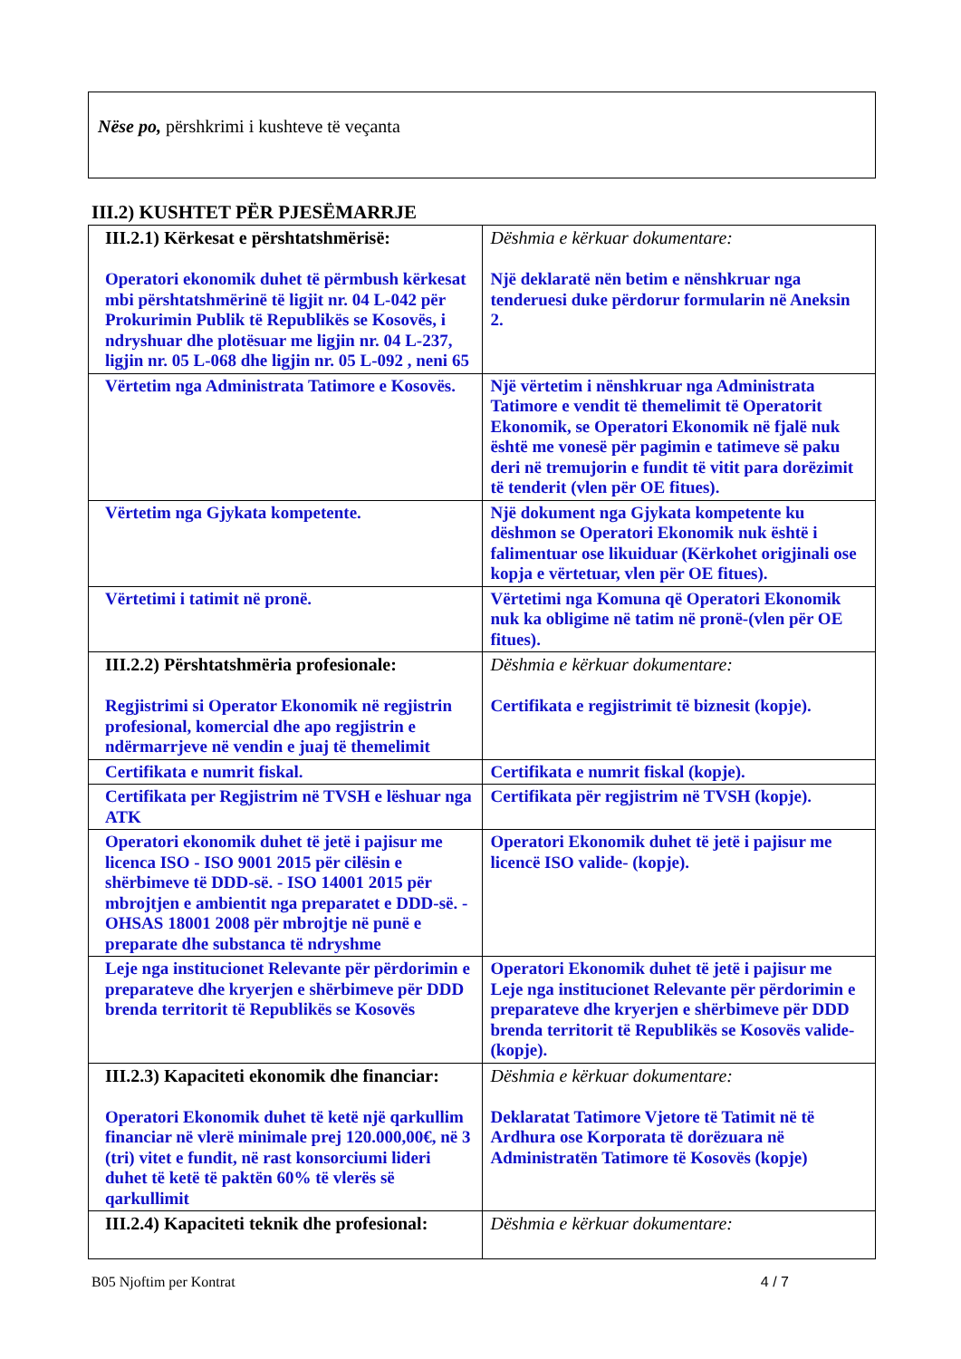Nëse po, përshkrimi i kushteve të veçanta
III.2) KUSHTET PËR PJESËMARRJE
| III.2.1) Kërkesat e përshtatshmërisë: Operatori ekonomik duhet të përmbush kërkesat mbi përshtatshmërinë të ligjit nr. 04 L-042 për Prokurimin Publik të Republikës se Kosovës, i ndryshuar dhe plotësuar me ligjin nr. 04 L-237, ligjin nr. 05 L-068 dhe ligjin nr. 05 L-092 , neni 65 | Dëshmia e kërkuar dokumentare: Një deklaratë nën betim e nënshkruar nga tenderuesi duke përdorur formularin në Aneksin 2. |
| Vërtetim nga Administrata Tatimore e Kosovës. | Një vërtetim i nënshkruar nga Administrata Tatimore e vendit të themelimit të Operatorit Ekonomik, se Operatori Ekonomik në fjalë nuk është me vonesë për pagimin e tatimeve së paku deri në tremujorin e fundit të vitit para dorëzimit të tenderit (vlen për OE fitues). |
| Vërtetim nga Gjykata kompetente. | Një dokument nga Gjykata kompetente ku dëshmon se Operatori Ekonomik nuk është i falimentuar ose likuiduar (Kërkohet origjinali ose kopja e vërtetuar, vlen për OE fitues). |
| Vërtetimi i tatimit në pronë. | Vërtetimi nga Komuna që Operatori Ekonomik nuk ka obligime në tatim në pronë-(vlen për OE fitues). |
| III.2.2) Përshtatshmëria profesionale: Regjistrimi si Operator Ekonomik në regjistrin profesional, komercial dhe apo regjistrin e ndërmarrjeve në vendin e juaj të themelimit | Dëshmia e kërkuar dokumentare: Certifikata e regjistrimit të biznesit (kopje). |
| Certifikata e numrit fiskal. | Certifikata e numrit fiskal (kopje). |
| Certifikata per Regjistrim në TVSH e lëshuar nga ATK | Certifikata për regjistrim në TVSH (kopje). |
| Operatori ekonomik duhet të jetë i pajisur me licenca ISO - ISO 9001 2015 për cilësin e shërbimeve të DDD-së. - ISO 14001 2015 për mbrojtjen e ambientit nga preparatet e DDD-së. - OHSAS 18001 2008 për mbrojtje në punë e preparate dhe substanca të ndryshme | Operatori Ekonomik duhet të jetë i pajisur me licencë ISO valide- (kopje). |
| Leje nga institucionet Relevante për përdorimin e preparateve dhe kryerjen e shërbimeve për DDD brenda territorit të Republikës se Kosovës | Operatori Ekonomik duhet të jetë i pajisur me Leje nga institucionet Relevante për përdorimin e preparateve dhe kryerjen e shërbimeve për DDD brenda territorit të Republikës se Kosovës valide- (kopje). |
| III.2.3) Kapaciteti ekonomik dhe financiar: Operatori Ekonomik duhet të ketë një qarkullim financiar në vlerë minimale prej 120.000,00€, në 3 (tri) vitet e fundit, në rast konsorciumi lideri duhet të ketë të paktën 60% të vlerës së qarkullimit | Dëshmia e kërkuar dokumentare: Deklaratat Tatimore Vjetore të Tatimit në të Ardhura ose Korporata të dorëzuara në Administratën Tatimore të Kosovës (kopje) |
| III.2.4) Kapaciteti teknik dhe profesional: | Dëshmia e kërkuar dokumentare: |
B05 Njoftim per Kontrat 4 / 7